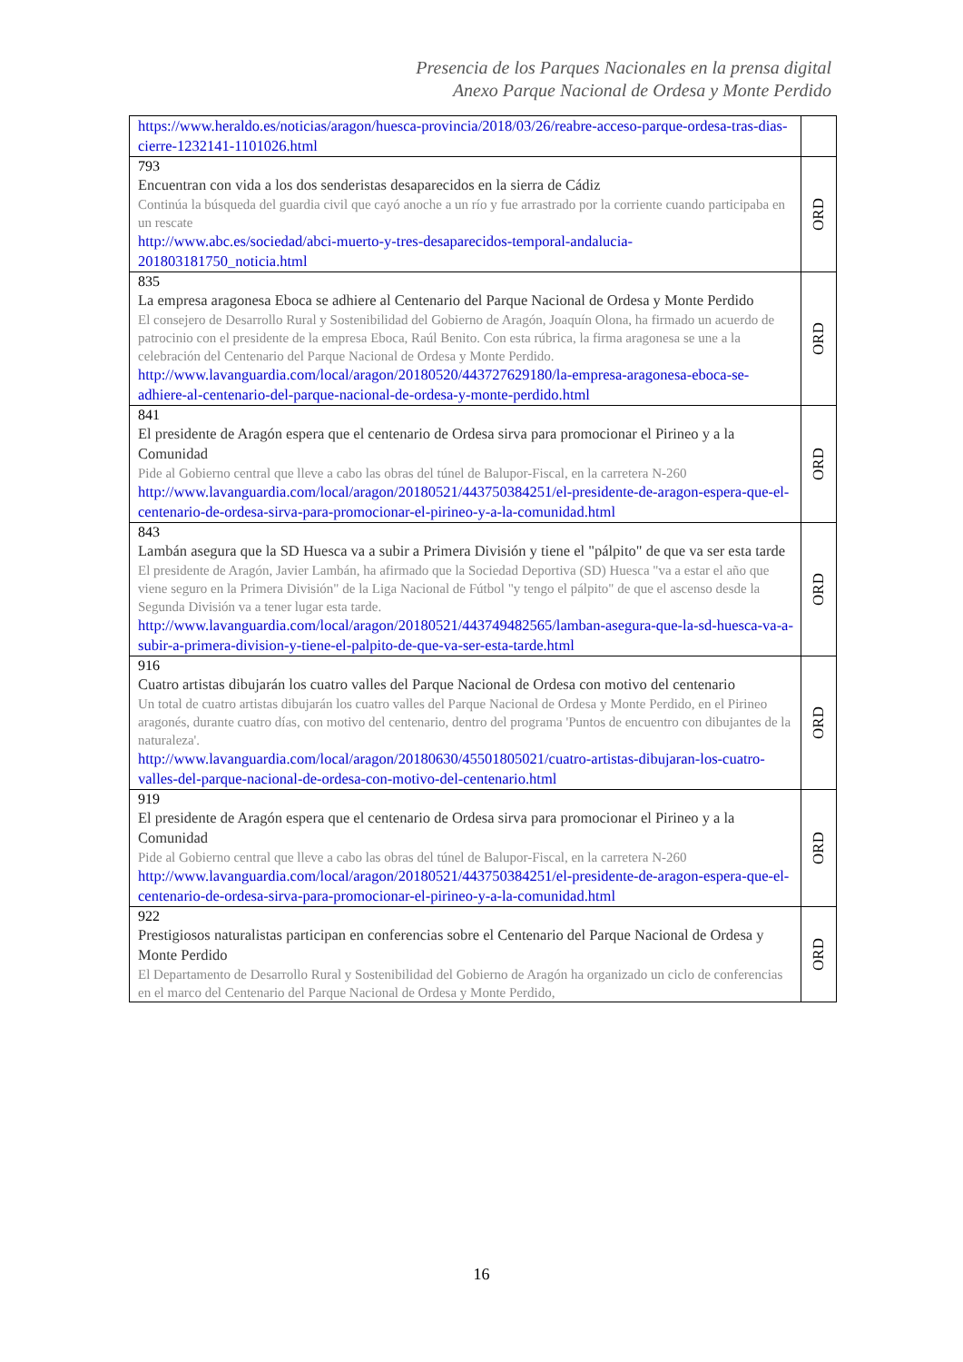Presencia de los Parques Nacionales en la prensa digital
Anexo Parque Nacional de Ordesa y Monte Perdido
| https://www.heraldo.es/noticias/aragon/huesca-provincia/2018/03/26/reabre-acceso-parque-ordesa-tras-dias-cierre-1232141-1101026.html | |
| 793 Encuentran con vida a los dos senderistas desaparecidos en la sierra de Cádiz Continúa la búsqueda del guardia civil que cayó anoche a un río y fue arrastrado por la corriente cuando participaba en un rescate http://www.abc.es/sociedad/abci-muerto-y-tres-desaparecidos-temporal-andalucia-201803181750_noticia.html | ORD |
| 835 La empresa aragonesa Eboca se adhiere al Centenario del Parque Nacional de Ordesa y Monte Perdido El consejero de Desarrollo Rural y Sostenibilidad del Gobierno de Aragón, Joaquín Olona, ha firmado un acuerdo de patrocinio con el presidente de la empresa Eboca, Raúl Benito. Con esta rúbrica, la firma aragonesa se une a la celebración del Centenario del Parque Nacional de Ordesa y Monte Perdido. http://www.lavanguardia.com/local/aragon/20180520/443727629180/la-empresa-aragonesa-eboca-se-adhiere-al-centenario-del-parque-nacional-de-ordesa-y-monte-perdido.html | ORD |
| 841 El presidente de Aragón espera que el centenario de Ordesa sirva para promocionar el Pirineo y a la Comunidad Pide al Gobierno central que lleve a cabo las obras del túnel de Balupor-Fiscal, en la carretera N-260 http://www.lavanguardia.com/local/aragon/20180521/443750384251/el-presidente-de-aragon-espera-que-el-centenario-de-ordesa-sirva-para-promocionar-el-pirineo-y-a-la-comunidad.html | ORD |
| 843 Lambán asegura que la SD Huesca va a subir a Primera División y tiene el "pálpito" de que va ser esta tarde El presidente de Aragón, Javier Lambán, ha afirmado que la Sociedad Deportiva (SD) Huesca "va a estar el año que viene seguro en la Primera División" de la Liga Nacional de Fútbol "y tengo el pálpito" de que el ascenso desde la Segunda División va a tener lugar esta tarde. http://www.lavanguardia.com/local/aragon/20180521/443749482565/lamban-asegura-que-la-sd-huesca-va-a-subir-a-primera-division-y-tiene-el-palpito-de-que-va-ser-esta-tarde.html | ORD |
| 916 Cuatro artistas dibujarán los cuatro valles del Parque Nacional de Ordesa con motivo del centenario Un total de cuatro artistas dibujarán los cuatro valles del Parque Nacional de Ordesa y Monte Perdido, en el Pirineo aragonés, durante cuatro días, con motivo del centenario, dentro del programa 'Puntos de encuentro con dibujantes de la naturaleza'. http://www.lavanguardia.com/local/aragon/20180630/45501805021/cuatro-artistas-dibujaran-los-cuatro-valles-del-parque-nacional-de-ordesa-con-motivo-del-centenario.html | ORD |
| 919 El presidente de Aragón espera que el centenario de Ordesa sirva para promocionar el Pirineo y a la Comunidad Pide al Gobierno central que lleve a cabo las obras del túnel de Balupor-Fiscal, en la carretera N-260 http://www.lavanguardia.com/local/aragon/20180521/443750384251/el-presidente-de-aragon-espera-que-el-centenario-de-ordesa-sirva-para-promocionar-el-pirineo-y-a-la-comunidad.html | ORD |
| 922 Prestigiosos naturalistas participan en conferencias sobre el Centenario del Parque Nacional de Ordesa y Monte Perdido El Departamento de Desarrollo Rural y Sostenibilidad del Gobierno de Aragón ha organizado un ciclo de conferencias en el marco del Centenario del Parque Nacional de Ordesa y Monte Perdido, | ORD |
16